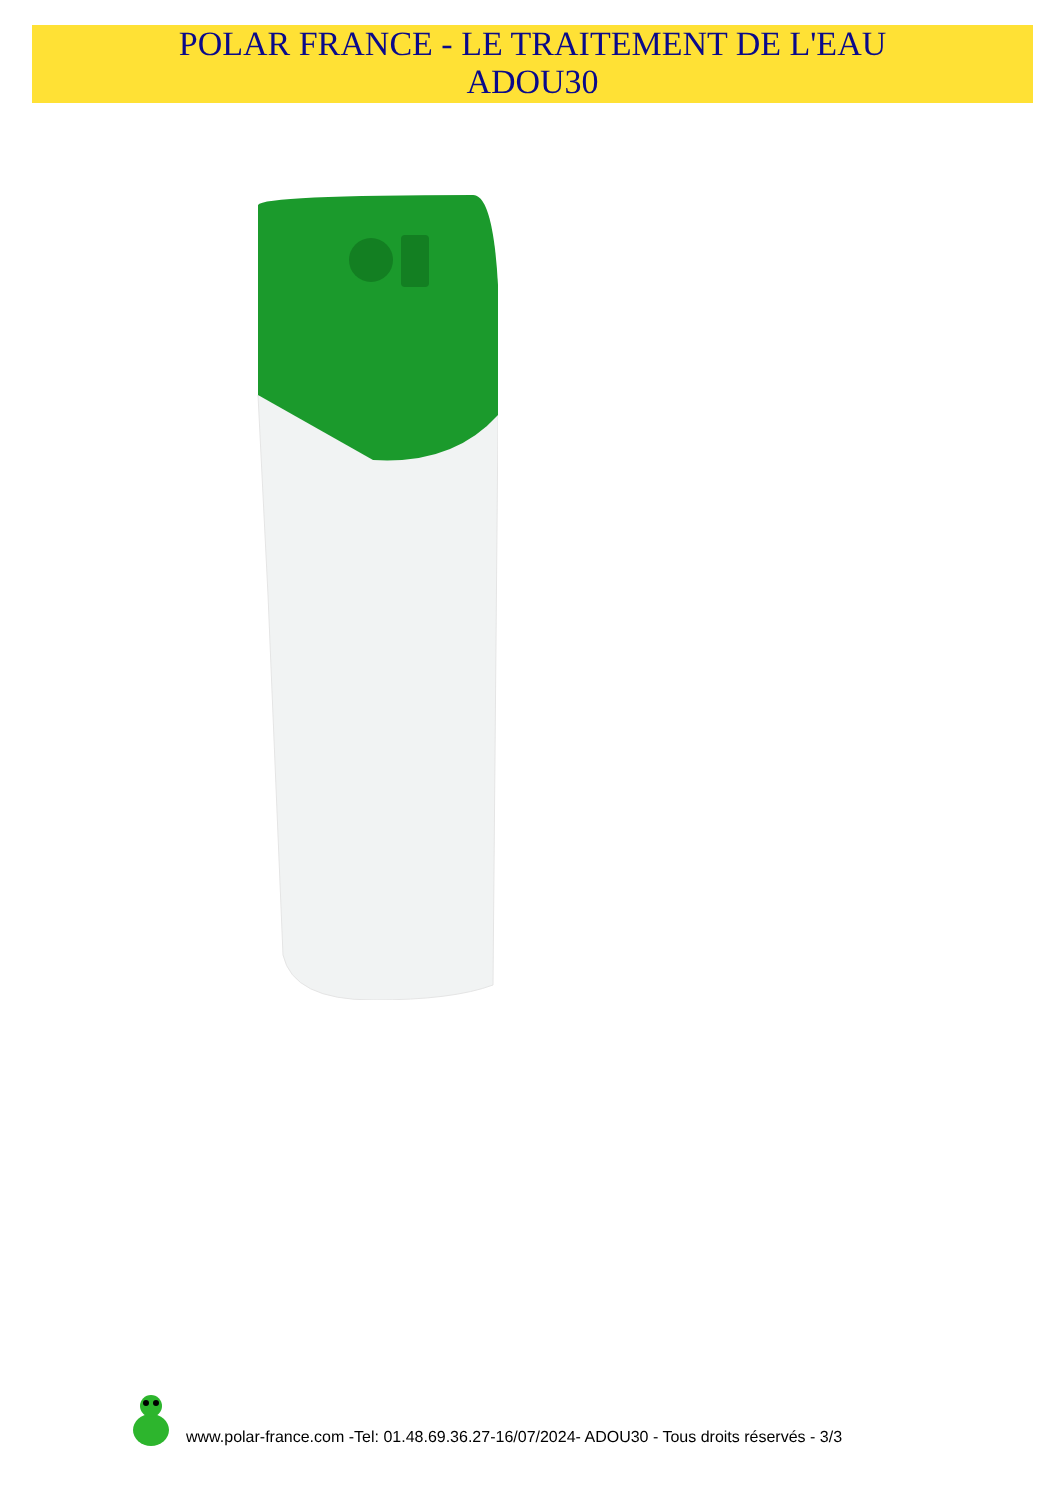POLAR FRANCE - LE TRAITEMENT DE L'EAU
ADOU30
www.polar-france.com -Tel: 01.48.69.36.27-16/07/2024- ADOU30 - Tous droits réservés - 3/3